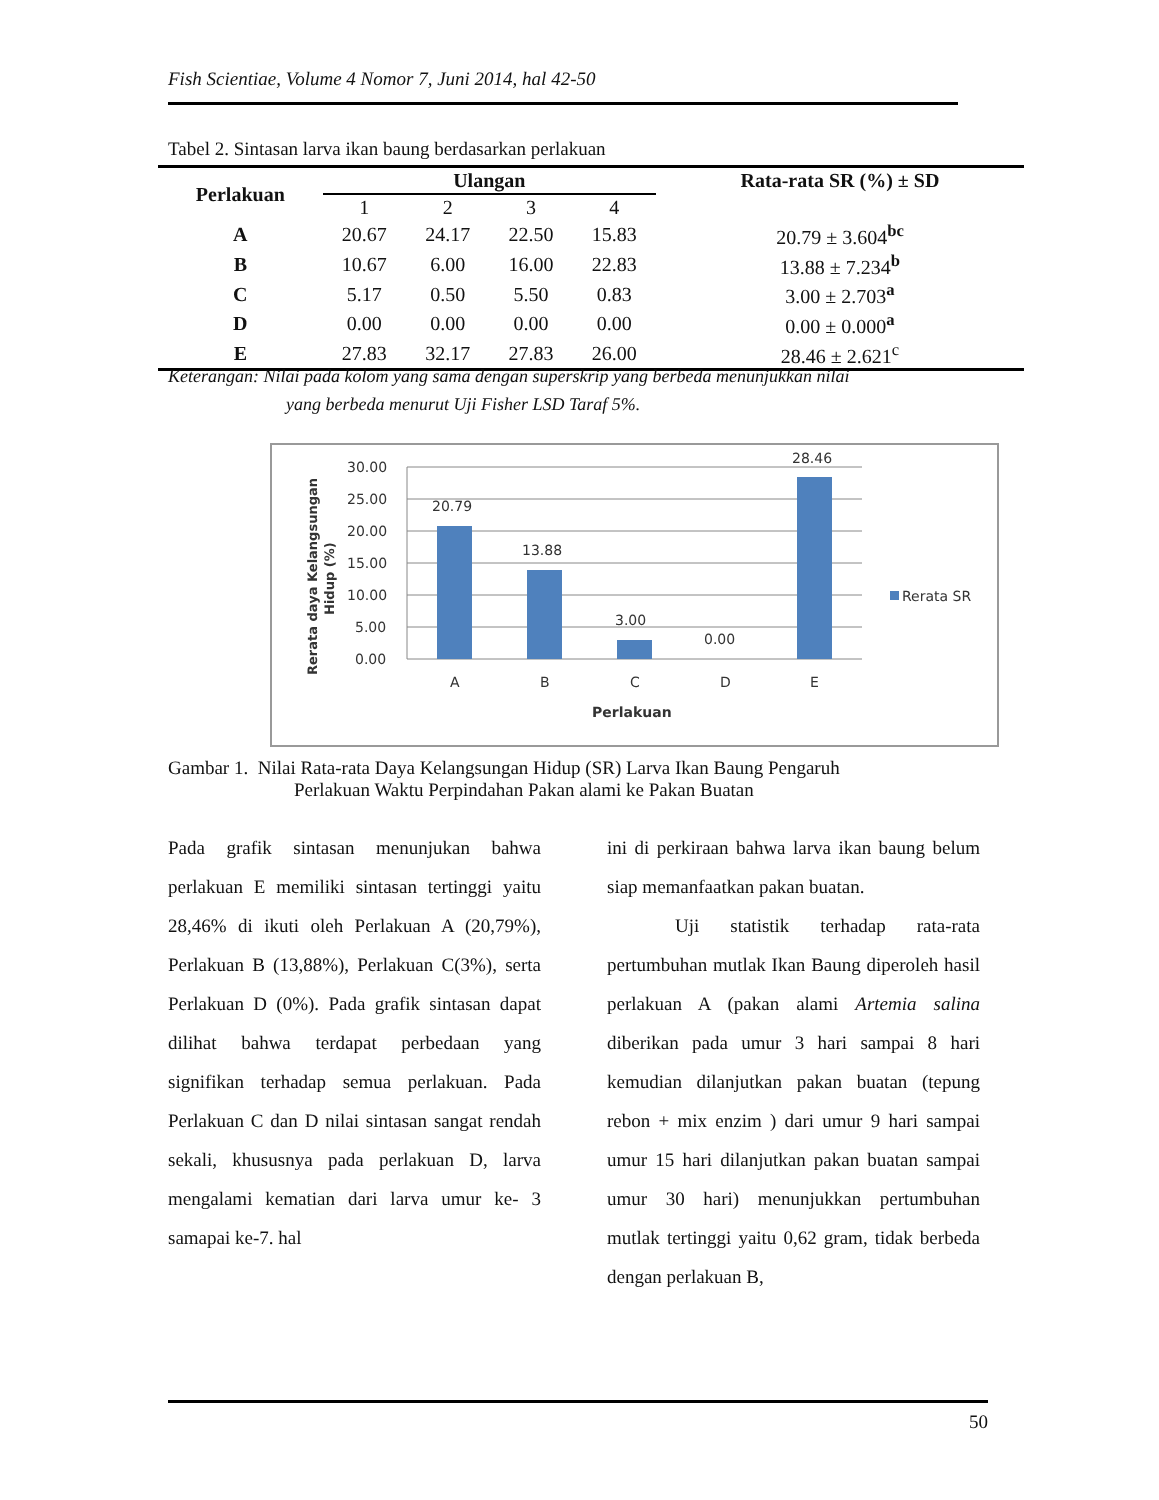Fish Scientiae, Volume 4 Nomor 7, Juni 2014, hal 42-50
Tabel 2. Sintasan larva ikan baung berdasarkan perlakuan
| Perlakuan | Ulangan | | | | Rata-rata SR (%) ± SD |
| --- | --- | --- | --- | --- | --- |
| | 1 | 2 | 3 | 4 | |
| A | 20.67 | 24.17 | 22.50 | 15.83 | 20.79 ± 3.604<sup>bc</sup> |
| B | 10.67 | 6.00 | 16.00 | 22.83 | 13.88 ± 7.234<sup>b</sup> |
| C | 5.17 | 0.50 | 5.50 | 0.83 | 3.00 ± 2.703<sup>a</sup> |
| D | 0.00 | 0.00 | 0.00 | 0.00 | 0.00 ± 0.000<sup>a</sup> |
| E | 27.83 | 32.17 | 27.83 | 26.00 | 28.46 ± 2.621<sup>c</sup> |
Keterangan: Nilai pada kolom yang sama dengan superskrip yang berbeda menunjukkan nilai
yang berbeda menurut Uji Fisher LSD Taraf 5%.
30.00
25.00
20.00
15.00
10.00
5.00
0.00
20.79
13.88
3.00
0.00
28.46
A
B
C
D
E
Perlakuan
Rerata SR
Rerata daya Kelangsungan
Hidup (%)
Gambar 1. Nilai Rata-rata Daya Kelangsungan Hidup (SR) Larva Ikan Baung Pengaruh
Perlakuan Waktu Perpindahan Pakan alami ke Pakan Buatan
Pada grafik sintasan menunjukan bahwa perlakuan E memiliki sintasan tertinggi yaitu 28,46% di ikuti oleh Perlakuan A (20,79%), Perlakuan B (13,88%), Perlakuan C(3%), serta Perlakuan D (0%). Pada grafik sintasan dapat dilihat bahwa terdapat perbedaan yang signifikan terhadap semua perlakuan. Pada Perlakuan C dan D nilai sintasan sangat rendah sekali, khususnya pada perlakuan D, larva mengalami kematian dari larva umur ke- 3 samapai ke-7. hal
ini di perkiraan bahwa larva ikan baung belum siap memanfaatkan pakan buatan.
Uji statistik terhadap rata-rata pertumbuhan mutlak Ikan Baung diperoleh hasil perlakuan A (pakan alami Artemia salina diberikan pada umur 3 hari sampai 8 hari kemudian dilanjutkan pakan buatan (tepung rebon + mix enzim ) dari umur 9 hari sampai umur 15 hari dilanjutkan pakan buatan sampai umur 30 hari) menunjukkan pertumbuhan mutlak tertinggi yaitu 0,62 gram, tidak berbeda dengan perlakuan B,
50